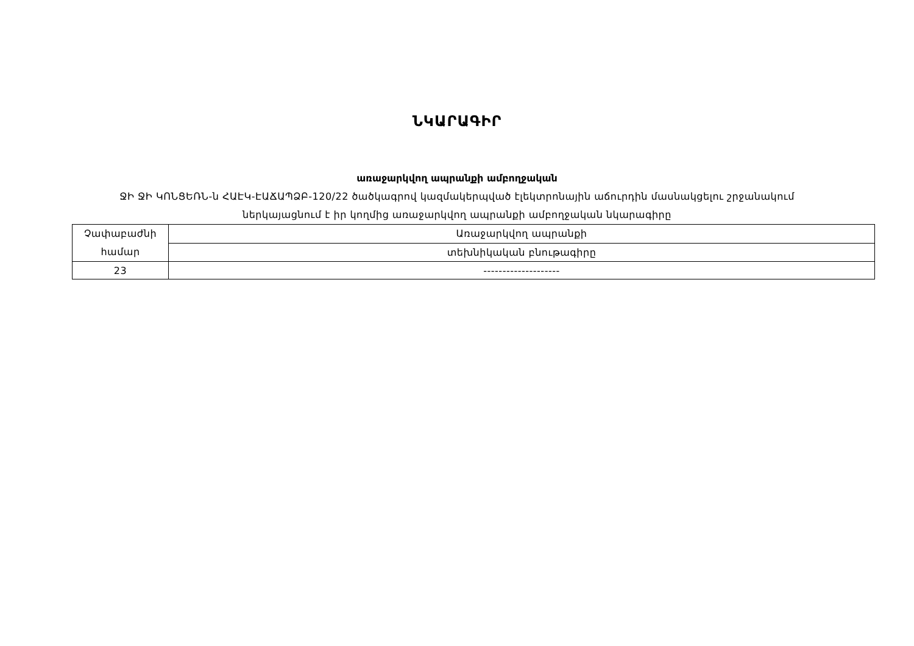ՆԿԱՐԱԳԻՐ
առաջարկվող ապրանքի ամբողջական
ՋԻ ՋԻ ԿՈՆՑԵՌՆ-ն ՀԱԷԿ-ԷԱՃԱՊՁԲ-120/22 ծածկագրով կազմակերպված էլեկտրոնային աճուրդին մասնակցելու շրջանակում ներկայացնում է իր կողմից առաջարկվող ապրանքի ամբողջական նկարագիրը
| Չափաբաժնի համար | Առաջարկվող ապրանքի |
| | տեխնիկական բնութագիրը |
| 23 | -------------------- |